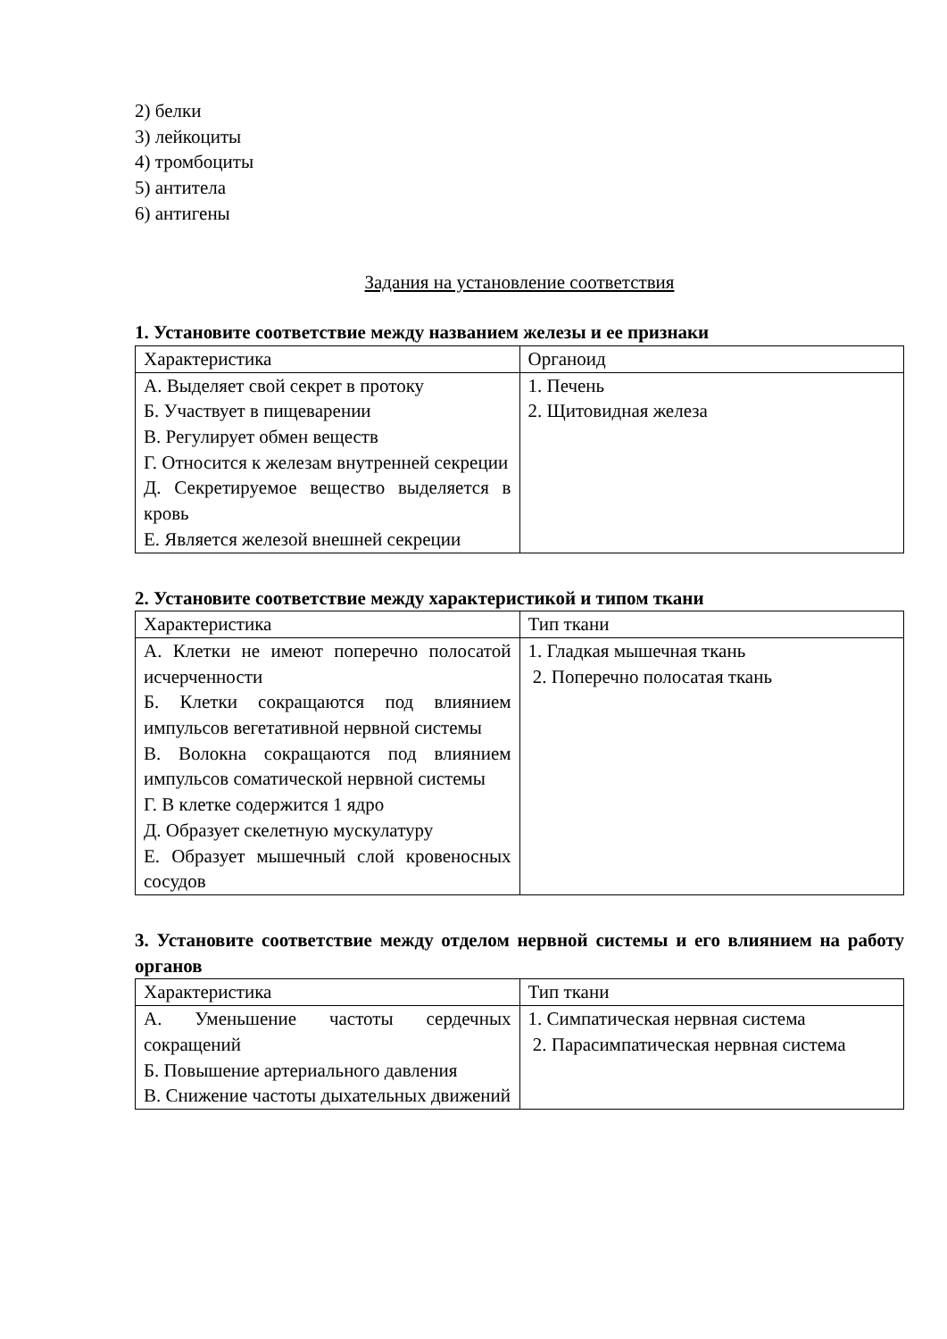2) белки
3) лейкоциты
4) тромбоциты
5) антитела
6) антигены
Задания на установление соответствия
1. Установите соответствие между названием железы и ее признаки
| Характеристика | Органоид |
| А. Выделяет свой секрет в протоку Б. Участвует в пищеварении В. Регулирует обмен веществ Г. Относится к железам внутренней секреции Д. Секретируемое вещество выделяется в кровь Е. Является железой внешней секреции | 1. Печень 2. Щитовидная железа |
2. Установите соответствие между характеристикой и типом ткани
| Характеристика | Тип ткани |
| А. Клетки не имеют поперечно полосатой исчерченности Б. Клетки сокращаются под влиянием импульсов вегетативной нервной системы В. Волокна сокращаются под влиянием импульсов соматической нервной системы Г. В клетке содержится 1 ядро Д. Образует скелетную мускулатуру Е. Образует мышечный слой кровеносных сосудов | 1. Гладкая мышечная ткань 2. Поперечно полосатая ткань |
3. Установите соответствие между отделом нервной системы и его влиянием на работу органов
| Характеристика | Тип ткани |
| А. Уменьшение частоты сердечных сокращений Б. Повышение артериального давления В. Снижение частоты дыхательных движений | 1. Симпатическая нервная система 2. Парасимпатическая нервная система |